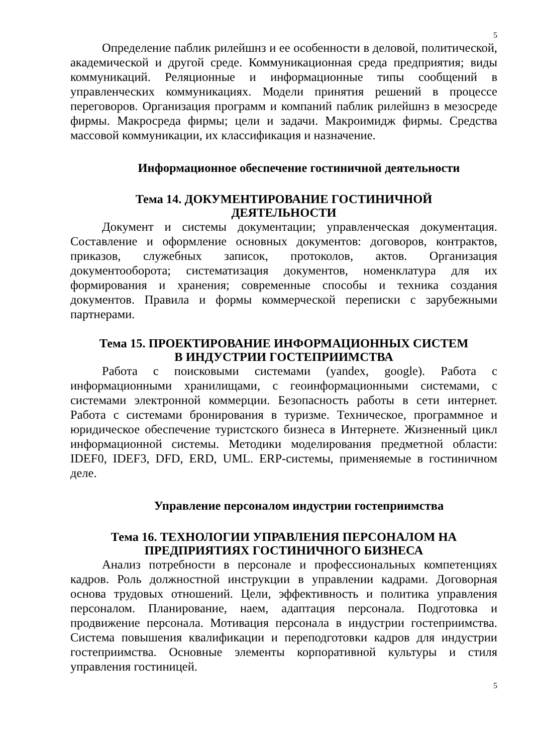5
Определение паблик рилейшнз и ее особенности в деловой, политической, академической и другой среде. Коммуникационная среда предприятия; виды коммуникаций. Реляционные и информационные типы сообщений в управленческих коммуникациях. Модели принятия решений в процессе переговоров. Организация программ и компаний паблик рилейшнз в мезосреде фирмы. Макросреда фирмы; цели и задачи. Макроимидж фирмы. Средства массовой коммуникации, их классификация и назначение.
Информационное обеспечение гостиничной деятельности
Тема 14. ДОКУМЕНТИРОВАНИЕ ГОСТИНИЧНОЙ
ДЕЯТЕЛЬНОСТИ
Документ и системы документации; управленческая документация. Составление и оформление основных документов: договоров, контрактов, приказов, служебных записок, протоколов, актов. Организация документооборота; систематизация документов, номенклатура для их формирования и хранения; современные способы и техника создания документов. Правила и формы коммерческой переписки с зарубежными партнерами.
Тема 15. ПРОЕКТИРОВАНИЕ ИНФОРМАЦИОННЫХ СИСТЕМ
В ИНДУСТРИИ ГОСТЕПРИИМСТВА
Работа с поисковыми системами (yandex, google). Работа с информационными хранилищами, с геоинформационными системами, с системами электронной коммерции. Безопасность работы в сети интернет. Работа с системами бронирования в туризме. Техническое, программное и юридическое обеспечение туристского бизнеса в Интернете. Жизненный цикл информационной системы. Методики моделирования предметной области: IDEF0, IDEF3, DFD, ERD, UML. ERP-системы, применяемые в гостиничном деле.
Управление персоналом индустрии гостеприимства
Тема 16. ТЕХНОЛОГИИ УПРАВЛЕНИЯ ПЕРСОНАЛОМ НА
ПРЕДПРИЯТИЯХ ГОСТИНИЧНОГО БИЗНЕСА
Анализ потребности в персонале и профессиональных компетенциях кадров. Роль должностной инструкции в управлении кадрами. Договорная основа трудовых отношений. Цели, эффективность и политика управления персоналом. Планирование, наем, адаптация персонала. Подготовка и продвижение персонала. Мотивация персонала в индустрии гостеприимства. Система повышения квалификации и переподготовки кадров для индустрии гостеприимства. Основные элементы корпоративной культуры и стиля управления гостиницей.
5